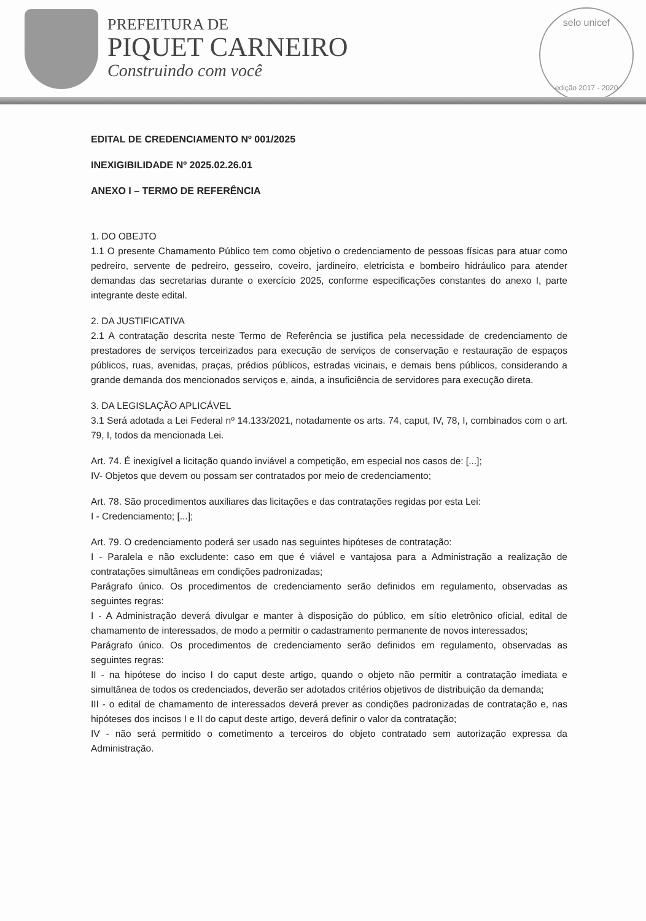PREFEITURA DE
PIQUET CARNEIRO
Construindo com você
selo unicef
edição 2017 - 2020
EDITAL DE CREDENCIAMENTO Nº 001/2025
INEXIGIBILIDADE Nº 2025.02.26.01
ANEXO I – TERMO DE REFERÊNCIA
1. DO OBEJTO
1.1 O presente Chamamento Público tem como objetivo o credenciamento de pessoas físicas para atuar como pedreiro, servente de pedreiro, gesseiro, coveiro, jardineiro, eletricista e bombeiro hidráulico para atender demandas das secretarias durante o exercício 2025, conforme especificações constantes do anexo I, parte integrante deste edital.
2. DA JUSTIFICATIVA
2.1 A contratação descrita neste Termo de Referência se justifica pela necessidade de credenciamento de prestadores de serviços terceirizados para execução de serviços de conservação e restauração de espaços públicos, ruas, avenidas, praças, prédios públicos, estradas vicinais, e demais bens públicos, considerando a grande demanda dos mencionados serviços e, ainda, a insuficiência de servidores para execução direta.
3. DA LEGISLAÇÃO APLICÁVEL
3.1 Será adotada a Lei Federal nº 14.133/2021, notadamente os arts. 74, caput, IV, 78, I, combinados com o art. 79, I, todos da mencionada Lei.
Art. 74. É inexigível a licitação quando inviável a competição, em especial nos casos de: [...];
IV- Objetos que devem ou possam ser contratados por meio de credenciamento;
Art. 78. São procedimentos auxiliares das licitações e das contratações regidas por esta Lei:
I - Credenciamento; [...];
Art. 79. O credenciamento poderá ser usado nas seguintes hipóteses de contratação:
I - Paralela e não excludente: caso em que é viável e vantajosa para a Administração a realização de contratações simultâneas em condições padronizadas;
Parágrafo único. Os procedimentos de credenciamento serão definidos em regulamento, observadas as seguintes regras:
I - A Administração deverá divulgar e manter à disposição do público, em sítio eletrônico oficial, edital de chamamento de interessados, de modo a permitir o cadastramento permanente de novos interessados;
Parágrafo único. Os procedimentos de credenciamento serão definidos em regulamento, observadas as seguintes regras:
II - na hipótese do inciso I do caput deste artigo, quando o objeto não permitir a contratação imediata e simultânea de todos os credenciados, deverão ser adotados critérios objetivos de distribuição da demanda;
III - o edital de chamamento de interessados deverá prever as condições padronizadas de contratação e, nas hipóteses dos incisos I e II do caput deste artigo, deverá definir o valor da contratação;
IV - não será permitido o cometimento a terceiros do objeto contratado sem autorização expressa da Administração.